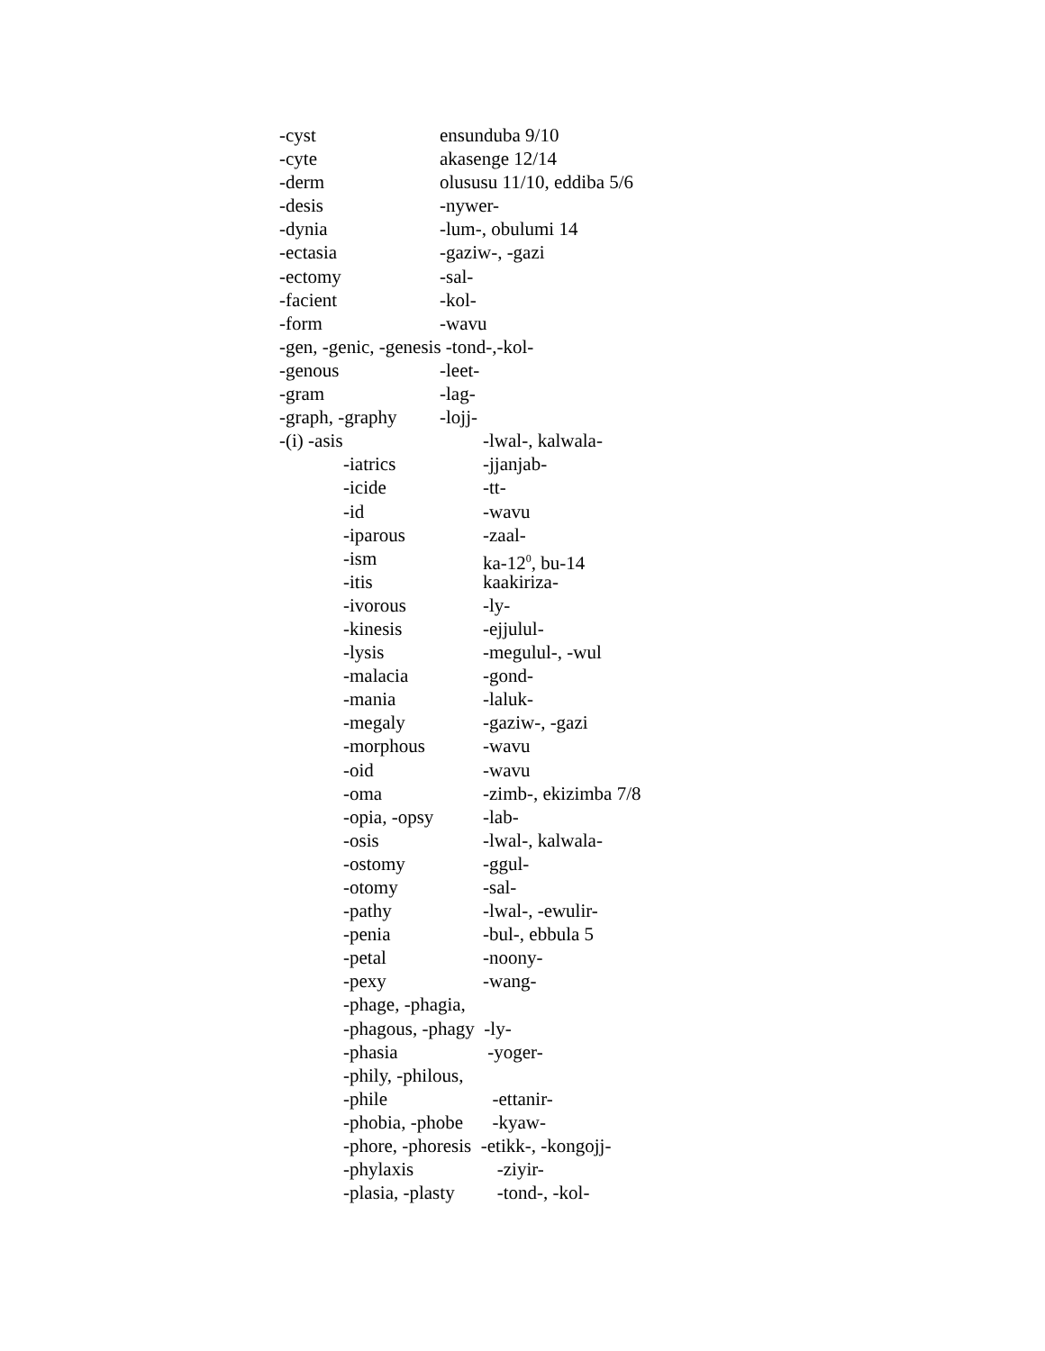-cyst ensunduba 9/10
-cyte akasenge 12/14
-derm olususu 11/10, eddiba 5/6
-desis -nywer-
-dynia -lum-, obulumi 14
-ectasia -gaziw-, -gazi
-ectomy -sal-
-facient -kol-
-form -wavu
-gen, -genic, -genesis -tond-,-kol-
-genous -leet-
-gram -lag-
-graph, -graphy -lojj-
-(i) -asis -lwal-, kalwala-
-iatrics -jjanjab-
-icide -tt-
-id -wavu
-iparous -zaal-
-ism ka-12<sup>0</sup>, bu-14
-itis kaakiriza-
-ivorous -ly-
-kinesis -ejjulul-
-lysis -megulul-, -wul
-malacia -gond-
-mania -laluk-
-megaly -gaziw-, -gazi
-morphous -wavu
-oid -wavu
-oma -zimb-, ekizimba 7/8
-opia, -opsy -lab-
-osis -lwal-, kalwala-
-ostomy -ggul-
-otomy -sal-
-pathy -lwal-, -ewulir-
-penia -bul-, ebbula 5
-petal -noony-
-pexy -wang-
-phage, -phagia,
-phagous, -phagy -ly-
-phasia -yoger-
-phily, -philous,
-phile -ettanir-
-phobia, -phobe -kyaw-
-phore, -phoresis -etikk-, -kongojj-
-phylaxis -ziyir-
-plasia, -plasty -tond-, -kol-